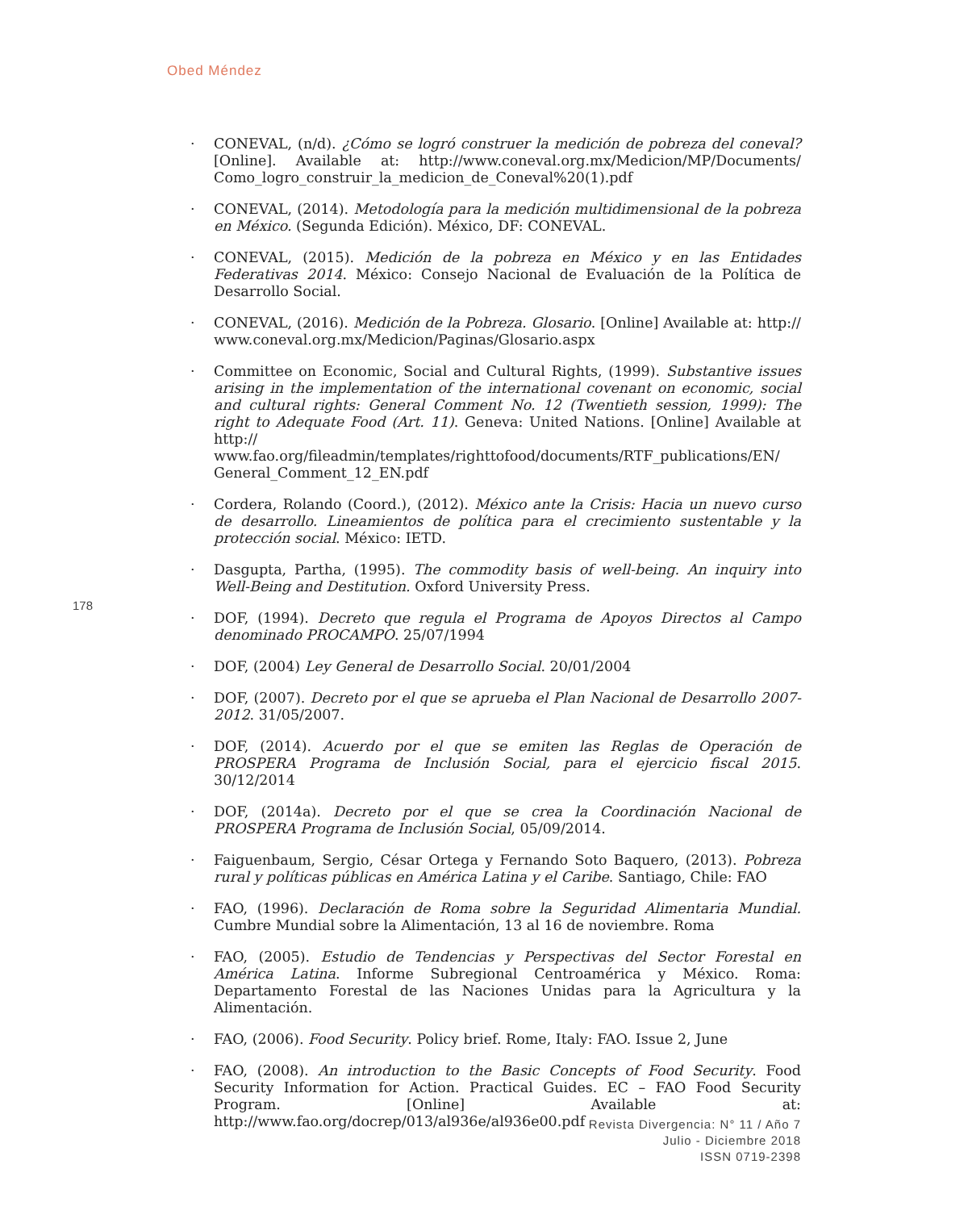Obed Méndez
· CONEVAL, (n/d). ¿Cómo se logró construer la medición de pobreza del coneval? [Online]. Available at: http://www.coneval.org.mx/Medicion/MP/Documents/ Como_logro_construir_la_medicion_de_Coneval%20(1).pdf
· CONEVAL, (2014). Metodología para la medición multidimensional de la pobreza en México. (Segunda Edición). México, DF: CONEVAL.
· CONEVAL, (2015). Medición de la pobreza en México y en las Entidades Federativas 2014. México: Consejo Nacional de Evaluación de la Política de Desarrollo Social.
· CONEVAL, (2016). Medición de la Pobreza. Glosario. [Online] Available at: http:// www.coneval.org.mx/Medicion/Paginas/Glosario.aspx
· Committee on Economic, Social and Cultural Rights, (1999). Substantive issues arising in the implementation of the international covenant on economic, social and cultural rights: General Comment No. 12 (Twentieth session, 1999): The right to Adequate Food (Art. 11). Geneva: United Nations. [Online] Available at http:// www.fao.org/fileadmin/templates/righttofood/documents/RTF_publications/EN/ General_Comment_12_EN.pdf
· Cordera, Rolando (Coord.), (2012). México ante la Crisis: Hacia un nuevo curso de desarrollo. Lineamientos de política para el crecimiento sustentable y la protección social. México: IETD.
· Dasgupta, Partha, (1995). The commodity basis of well-being. An inquiry into Well-Being and Destitution. Oxford University Press.
· DOF, (1994). Decreto que regula el Programa de Apoyos Directos al Campo denominado PROCAMPO. 25/07/1994
· DOF, (2004) Ley General de Desarrollo Social. 20/01/2004
· DOF, (2007). Decreto por el que se aprueba el Plan Nacional de Desarrollo 2007-2012. 31/05/2007.
· DOF, (2014). Acuerdo por el que se emiten las Reglas de Operación de PROSPERA Programa de Inclusión Social, para el ejercicio fiscal 2015. 30/12/2014
· DOF, (2014a). Decreto por el que se crea la Coordinación Nacional de PROSPERA Programa de Inclusión Social, 05/09/2014.
· Faiguenbaum, Sergio, César Ortega y Fernando Soto Baquero, (2013). Pobreza rural y políticas públicas en América Latina y el Caribe. Santiago, Chile: FAO
· FAO, (1996). Declaración de Roma sobre la Seguridad Alimentaria Mundial. Cumbre Mundial sobre la Alimentación, 13 al 16 de noviembre. Roma
· FAO, (2005). Estudio de Tendencias y Perspectivas del Sector Forestal en América Latina. Informe Subregional Centroamérica y México. Roma: Departamento Forestal de las Naciones Unidas para la Agricultura y la Alimentación.
· FAO, (2006). Food Security. Policy brief. Rome, Italy: FAO. Issue 2, June
· FAO, (2008). An introduction to the Basic Concepts of Food Security. Food Security Information for Action. Practical Guides. EC – FAO Food Security Program. [Online] Available at: http://www.fao.org/docrep/013/al936e/al936e00.pdf
178
Revista Divergencia: N° 11 / Año 7
Julio - Diciembre 2018
ISSN 0719-2398